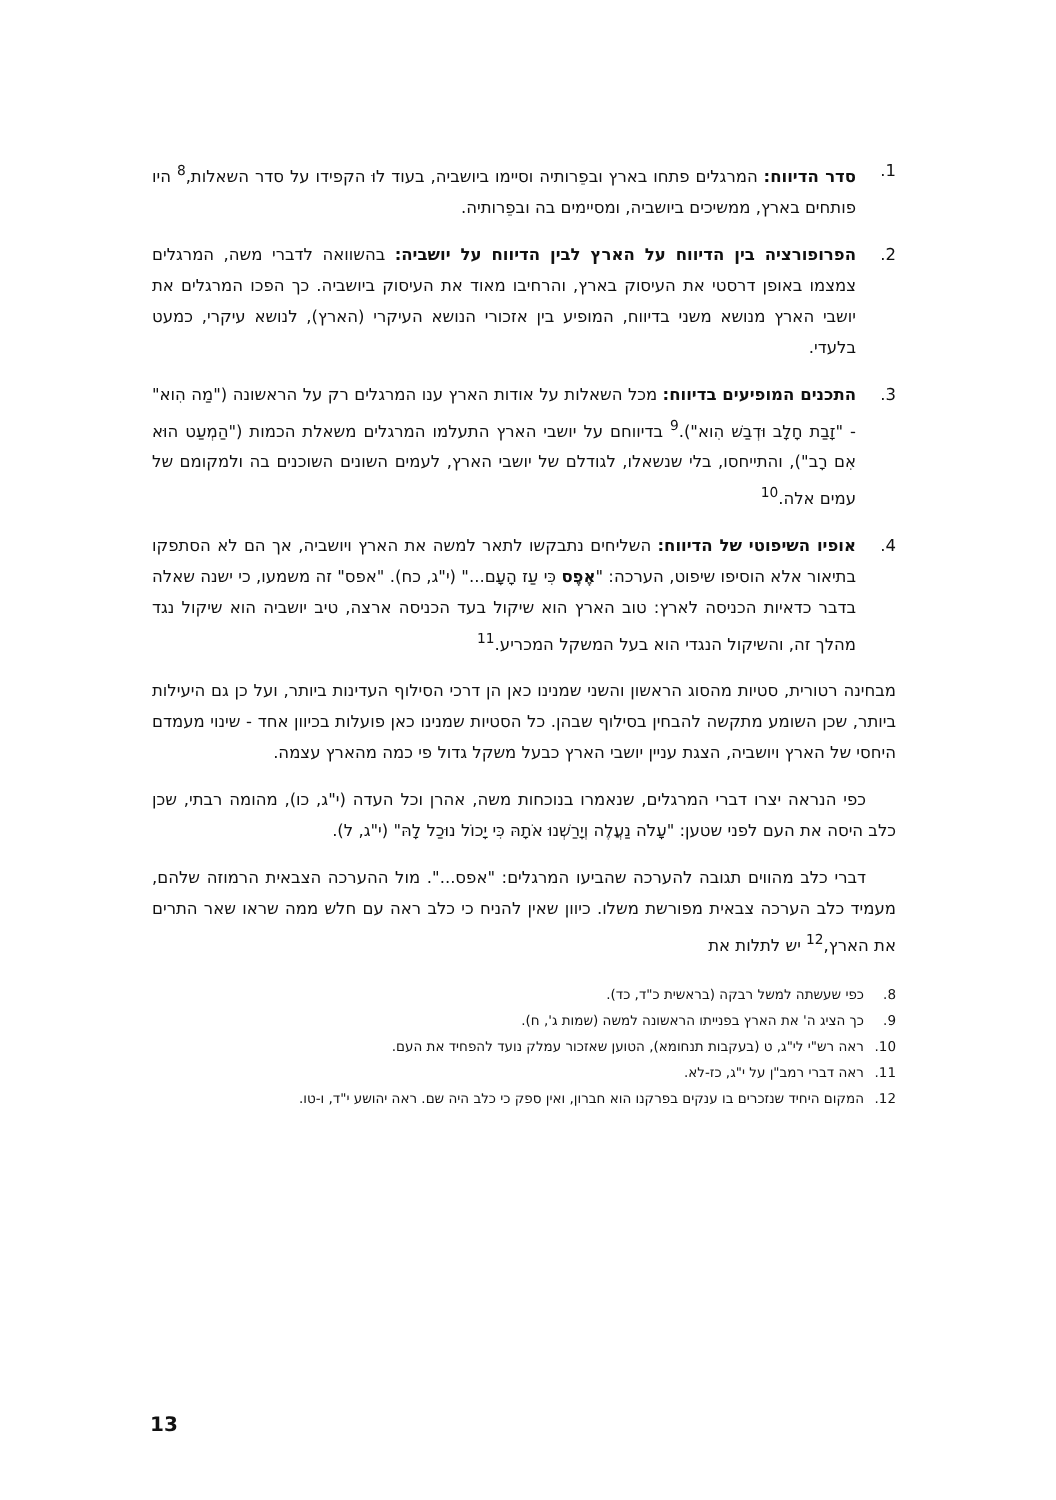1. סדר הדיווח: המרגלים פתחו בארץ ובפֵרותיה וסיימו ביושביה, בעוד לוּ הקפידו על סדר השאלות,<sup>8</sup> היו פותחים בארץ, ממשיכים ביושביה, ומסיימים בה ובפֵרותיה.
2. הפרופורציה בין הדיווח על הארץ לבין הדיווח על יושביה: בהשוואה לדברי משה, המרגלים צמצמו באופן דרסטי את העיסוק בארץ, והרחיבו מאוד את העיסוק ביושביה. כך הפכו המרגלים את יושבי הארץ מנושא משני בדיווח, המופיע בין אזכורי הנושא העיקרי (הארץ), לנושא עיקרי, כמעט בלעדי.
3. התכנים המופיעים בדיווח: מכל השאלות על אודות הארץ ענו המרגלים רק על הראשונה ("מַה הִוא" - "זָבַת חָלָב וּדְבַשׁ הִוא").<sup>9</sup> בדיווחם על יושבי הארץ התעלמו המרגלים משאלת הכמות ("הַמְעַט הוּא אִם רָב"), והתייחסו, בלי שנשאלו, לגודלם של יושבי הארץ, לעמים השונים השוכנים בה ולמקומם של עמים אלה.<sup>10</sup>
4. אופיו השיפוטי של הדיווח: השליחים נתבקשו לתאר למשה את הארץ ויושביה, אך הם לא הסתפקו בתיאור אלא הוסיפו שיפוט, הערכה: "אֶפֶס כִּי עַז הָעָם..." (י"ג, כח). "אפס" זה משמעו, כי ישנה שאלה בדבר כדאיות הכניסה לארץ: טוב הארץ הוא שיקול בעד הכניסה ארצה, טיב יושביה הוא שיקול נגד מהלך זה, והשיקול הנגדי הוא בעל המשקל המכריע.<sup>11</sup>
מבחינה רטורית, סטיות מהסוג הראשון והשני שמנינו כאן הן דרכי הסילוף העדינות ביותר, ועל כן גם היעילות ביותר, שכן השומע מתקשה להבחין בסילוף שבהן. כל הסטיות שמנינו כאן פועלות בכיוון אחד - שינוי מעמדם היחסי של הארץ ויושביה, הצגת עניין יושבי הארץ כבעל משקל גדול פי כמה מהארץ עצמה.
כפי הנראה יצרו דברי המרגלים, שנאמרו בנוכחות משה, אהרן וכל העדה (י"ג, כו), מהומה רבתי, שכן כלב היסה את העם לפני שטען: "עָלֹה נַעֲלֶה וְיָרַשְׁנוּ אֹתָהּ כִּי יָכוֹל נוּכַל לָהּ" (י"ג, ל).
דברי כלב מהווים תגובה להערכה שהביעו המרגלים: "אפס...". מול ההערכה הצבאית הרמוזה שלהם, מעמיד כלב הערכה צבאית מפורשת משלו. כיוון שאין להניח כי כלב ראה עם חלש ממה שראו שאר התרים את הארץ,<sup>12</sup> יש לתלות את
8. כפי שעשתה למשל רבקה (בראשית כ"ד, כד).
9. כך הציג ה' את הארץ בפנייתו הראשונה למשה (שמות ג', ח).
10. ראה רש"י לי"ג, ט (בעקבות תנחומא), הטוען שאזכור עמלק נועד להפחיד את העם.
11. ראה דברי רמב"ן על י"ג, כז-לא.
12. המקום היחיד שנזכרים בו ענקים בפרקנו הוא חברון, ואין ספק כי כלב היה שם. ראה יהושע י"ד, ו-טו.
13